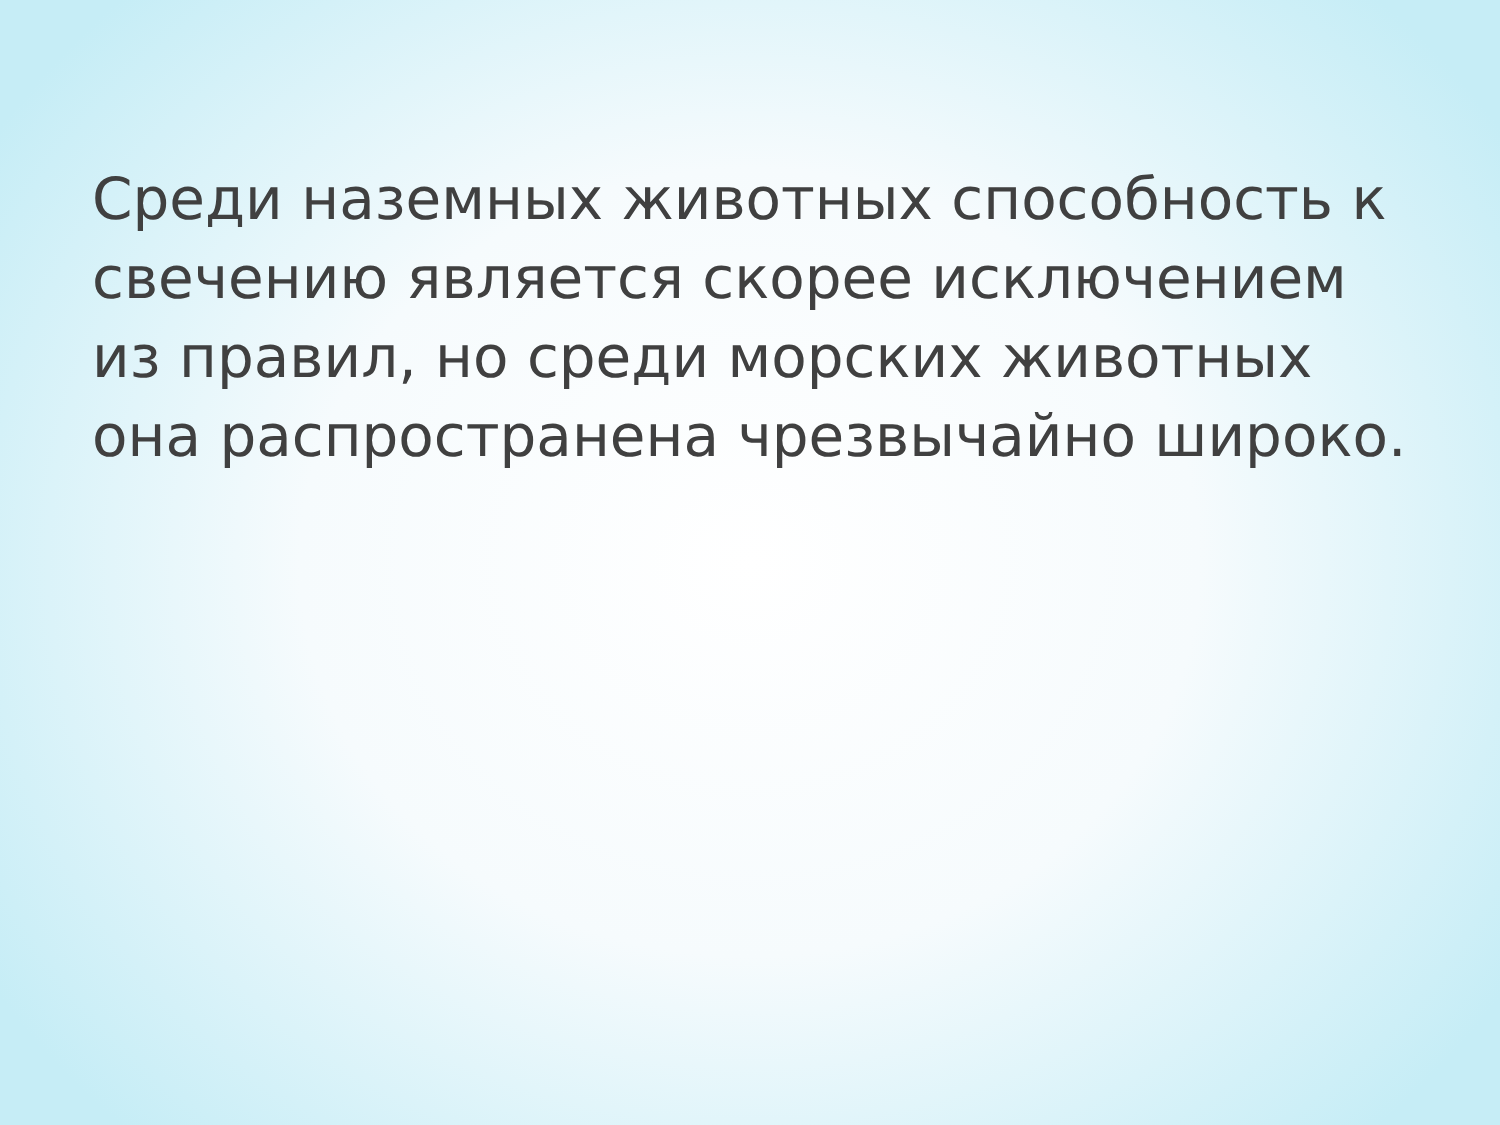Среди наземных животных способность к свечению является скорее исключением из правил, но среди морских животных она распространена чрезвычайно широко.